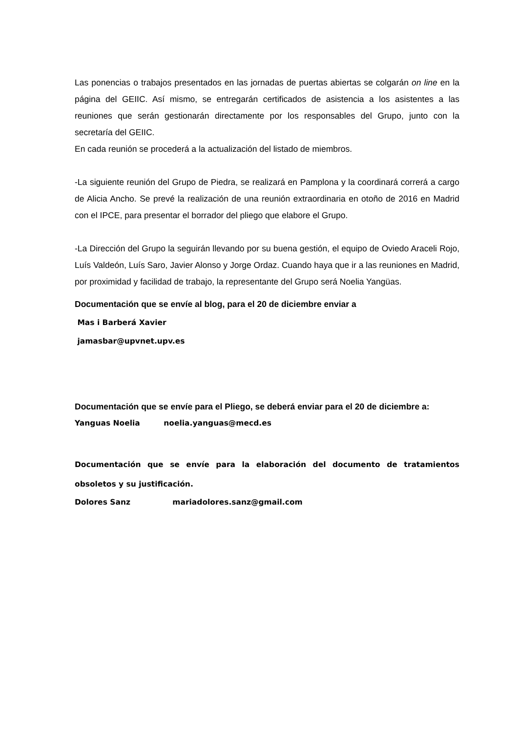Las ponencias o trabajos presentados en las jornadas de puertas abiertas se colgarán on line en la página del GEIIC. Así mismo, se entregarán certificados de asistencia a los asistentes a las reuniones que serán gestionarán directamente por los responsables del Grupo, junto con la secretaría del GEIIC.
En cada reunión se procederá a la actualización del listado de miembros.
-La siguiente reunión del Grupo de Piedra, se realizará en Pamplona y la coordinará correrá a cargo de Alicia Ancho. Se prevé la realización de una reunión extraordinaria en otoño de 2016 en Madrid con el IPCE, para presentar el borrador del pliego que elabore el Grupo.
-La Dirección del Grupo la seguirán llevando por su buena gestión, el equipo de Oviedo Araceli Rojo, Luís Valdeón, Luís Saro, Javier Alonso y Jorge Ordaz. Cuando haya que ir a las reuniones en Madrid, por proximidad y facilidad de trabajo, la representante del Grupo será Noelia Yangüas.
Documentación que se envíe al blog, para el 20 de diciembre enviar a
Mas i Barberá Xavier
jamasbar@upvnet.upv.es
Documentación que se envíe para el Pliego, se deberá enviar para el 20 de diciembre a:
Yanguas Noelia noelia.yanguas@mecd.es
Documentación que se envíe para la elaboración del documento de tratamientos obsoletos y su justificación.
Dolores Sanz mariadolores.sanz@gmail.com